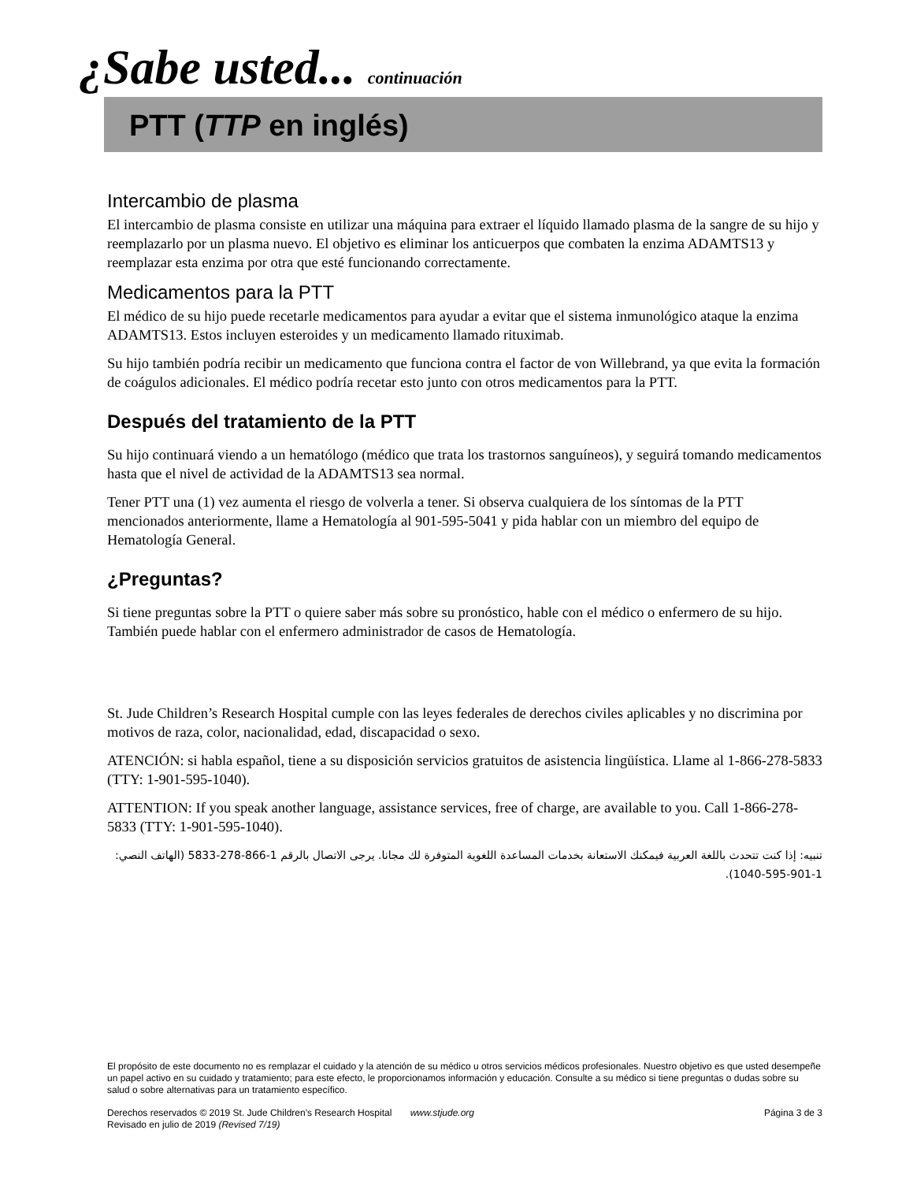¿Sabe usted... continuación
PTT (TTP en inglés)
Intercambio de plasma
El intercambio de plasma consiste en utilizar una máquina para extraer el líquido llamado plasma de la sangre de su hijo y reemplazarlo por un plasma nuevo. El objetivo es eliminar los anticuerpos que combaten la enzima ADAMTS13 y reemplazar esta enzima por otra que esté funcionando correctamente.
Medicamentos para la PTT
El médico de su hijo puede recetarle medicamentos para ayudar a evitar que el sistema inmunológico ataque la enzima ADAMTS13. Estos incluyen esteroides y un medicamento llamado rituximab.
Su hijo también podría recibir un medicamento que funciona contra el factor de von Willebrand, ya que evita la formación de coágulos adicionales. El médico podría recetar esto junto con otros medicamentos para la PTT.
Después del tratamiento de la PTT
Su hijo continuará viendo a un hematólogo (médico que trata los trastornos sanguíneos), y seguirá tomando medicamentos hasta que el nivel de actividad de la ADAMTS13 sea normal.
Tener PTT una (1) vez aumenta el riesgo de volverla a tener. Si observa cualquiera de los síntomas de la PTT mencionados anteriormente, llame a Hematología al 901-595-5041 y pida hablar con un miembro del equipo de Hematología General.
¿Preguntas?
Si tiene preguntas sobre la PTT o quiere saber más sobre su pronóstico, hable con el médico o enfermero de su hijo. También puede hablar con el enfermero administrador de casos de Hematología.
St. Jude Children’s Research Hospital cumple con las leyes federales de derechos civiles aplicables y no discrimina por motivos de raza, color, nacionalidad, edad, discapacidad o sexo.
ATENCIÓN: si habla español, tiene a su disposición servicios gratuitos de asistencia lingüística. Llame al 1-866-278-5833 (TTY: 1-901-595-1040).
ATTENTION: If you speak another language, assistance services, free of charge, are available to you. Call 1-866-278-5833 (TTY: 1-901-595-1040).
تنبيه: إذا كنت تتحدث باللغة العربية فيمكنك الاستعانة بخدمات المساعدة اللغوية المتوفرة لك مجانا. يرجى الاتصال بالرقم 1-866-278-5833 (الهاتف النصي: 1-901-595-1040).
El propósito de este documento no es remplazar el cuidado y la atención de su médico u otros servicios médicos profesionales. Nuestro objetivo es que usted desempeñe un papel activo en su cuidado y tratamiento; para este efecto, le proporcionamos información y educación. Consulte a su médico si tiene preguntas o dudas sobre su salud o sobre alternativas para un tratamiento específico.
Derechos reservados © 2019 St. Jude Children's Research Hospital www.stjude.org Página 3 de 3
Revisado en julio de 2019 (Revised 7/19)